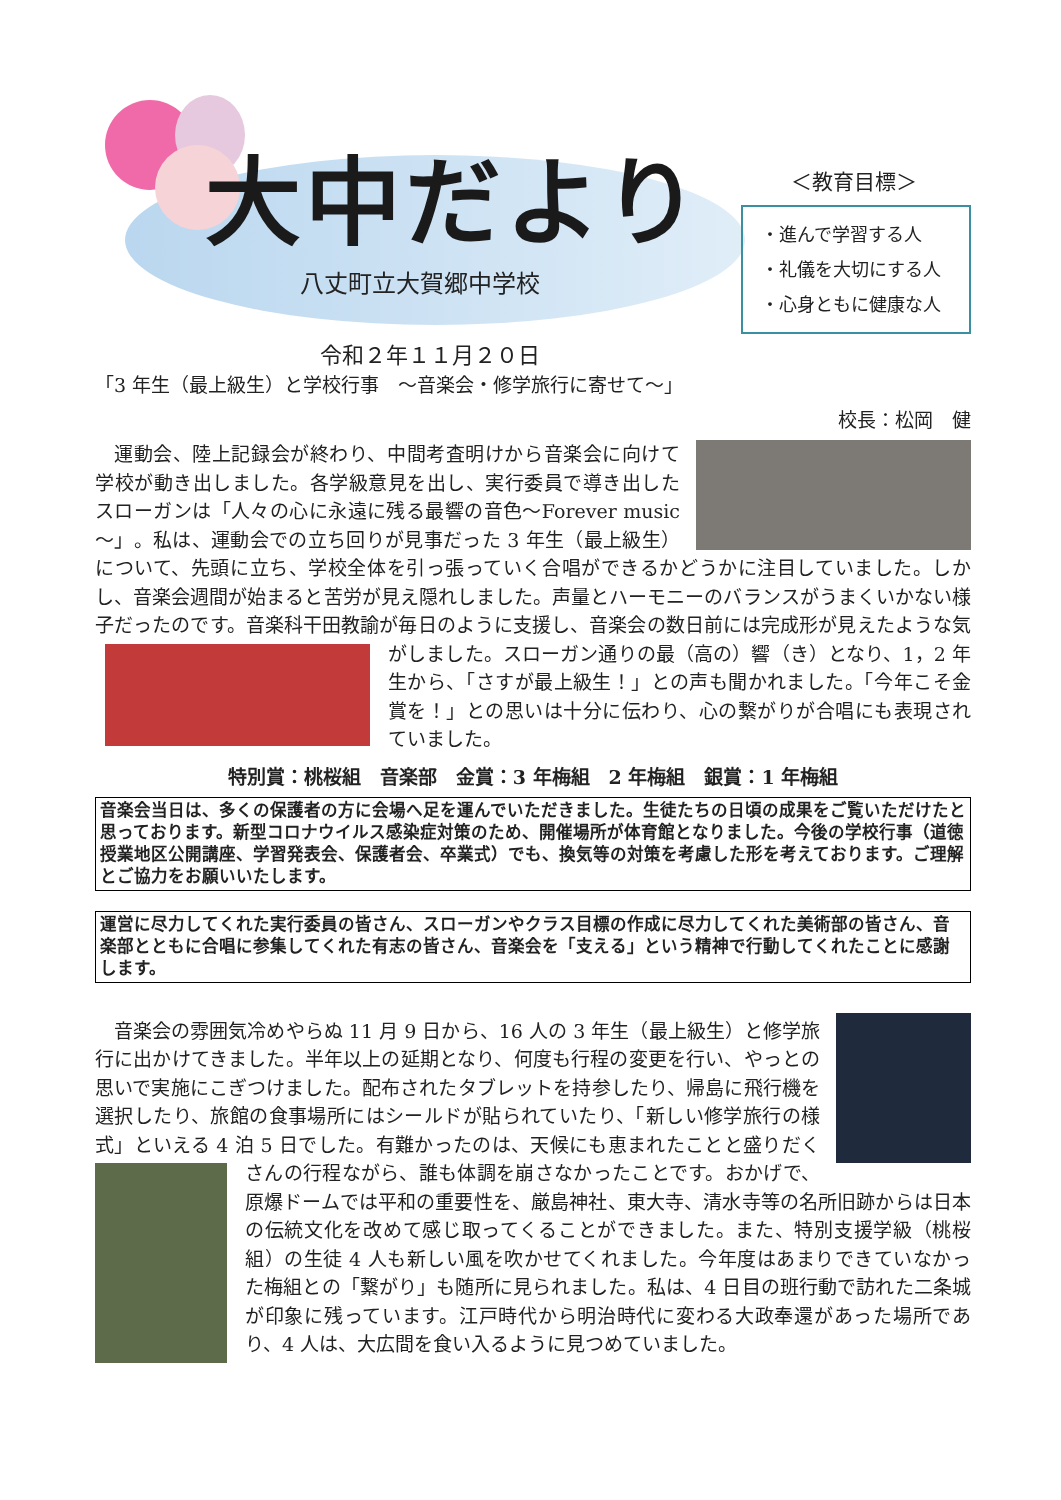大中だより
八丈町立大賀郷中学校
令和２年１１月２０日
＜教育目標＞
・進んで学習する人
・礼儀を大切にする人
・心身ともに健康な人
「3 年生（最上級生）と学校行事　～音楽会・修学旅行に寄せて～」
校長：松岡　健
運動会、陸上記録会が終わり、中間考査明けから音楽会に向けて学校が動き出しました。各学級意見を出し、実行委員で導き出したスローガンは「人々の心に永遠に残る最響の音色～Forever music～」。私は、運動会での立ち回りが見事だった 3 年生（最上級生）について、先頭に立ち、学校全体を引っ張っていく合唱ができるかどうかに注目していました。しかし、音楽会週間が始まると苦労が見え隠れしました。声量とハーモニーのバランスがうまくいかない様子だったのです。音楽科干田教諭が毎日のように支援し、音楽会の数日前には完成形が見えたような気がしました。スローガン通 りの最（高の）響（き）となり、1，2 年生から、「さすが最上級生！」との声も聞かれました。「今年こそ金賞を！」との思いは十分に伝わり、心の繋がりが合唱にも表現されていました。
特別賞：桃桜組　音楽部　金賞：3 年梅組　2 年梅組　銀賞：1 年梅組
音楽会当日は、多くの保護者の方に会場へ足を運んでいただきました。生徒たちの日頃の成果をご覧いただけたと思っております。新型コロナウイルス感染症対策のため、開催場所が体育館となりました。今後の学校行事（道徳授業地区公開講座、学習発表会、保護者会、卒業式）でも、換気等の対策を考慮した形を考えております。ご理解とご協力をお願いいたします。
運営に尽力してくれた実行委員の皆さん、スローガンやクラス目標の作成に尽力してくれた美術部の皆さん、音楽部とともに合唱に参集してくれた有志の皆さん、音楽会を「支える」という精神で行動してくれたことに感謝します。
音楽会の雰囲気冷めやらぬ 11 月 9 日から、16 人の 3 年生（最上級生）と修学旅行に出かけてきました。半年以上の延期となり、何度も行程の変更を行い、やっとの思いで実施にこぎつけました。配布されたタブレットを持参したり、帰島に飛行機を選択したり、旅館の食事場所にはシールドが貼られていたり、「新しい修学旅行の様式」といえる 4 泊 5 日でした。有難かったのは、天候にも恵まれたことと盛りだくさんの行程ながら、誰 も体調を崩さなかったことです。おかげで、原爆ドームでは平和の重要性を、厳島神社、東大寺、清水寺等の名所旧跡からは日本の伝統文化を改めて感じ取ってくることができました。また、特別支援学級（桃桜組）の生徒 4 人も新しい風を吹かせてくれました。今年度はあまりできていなかった梅組との「繋がり」も随所に見られました。私は、4 日目の班行動で訪れた二条城が印象に残っています。江戸時代から明治時代に変わる大政奉還があった場所であり、4 人は、大広間を食い入るように見つめていました。